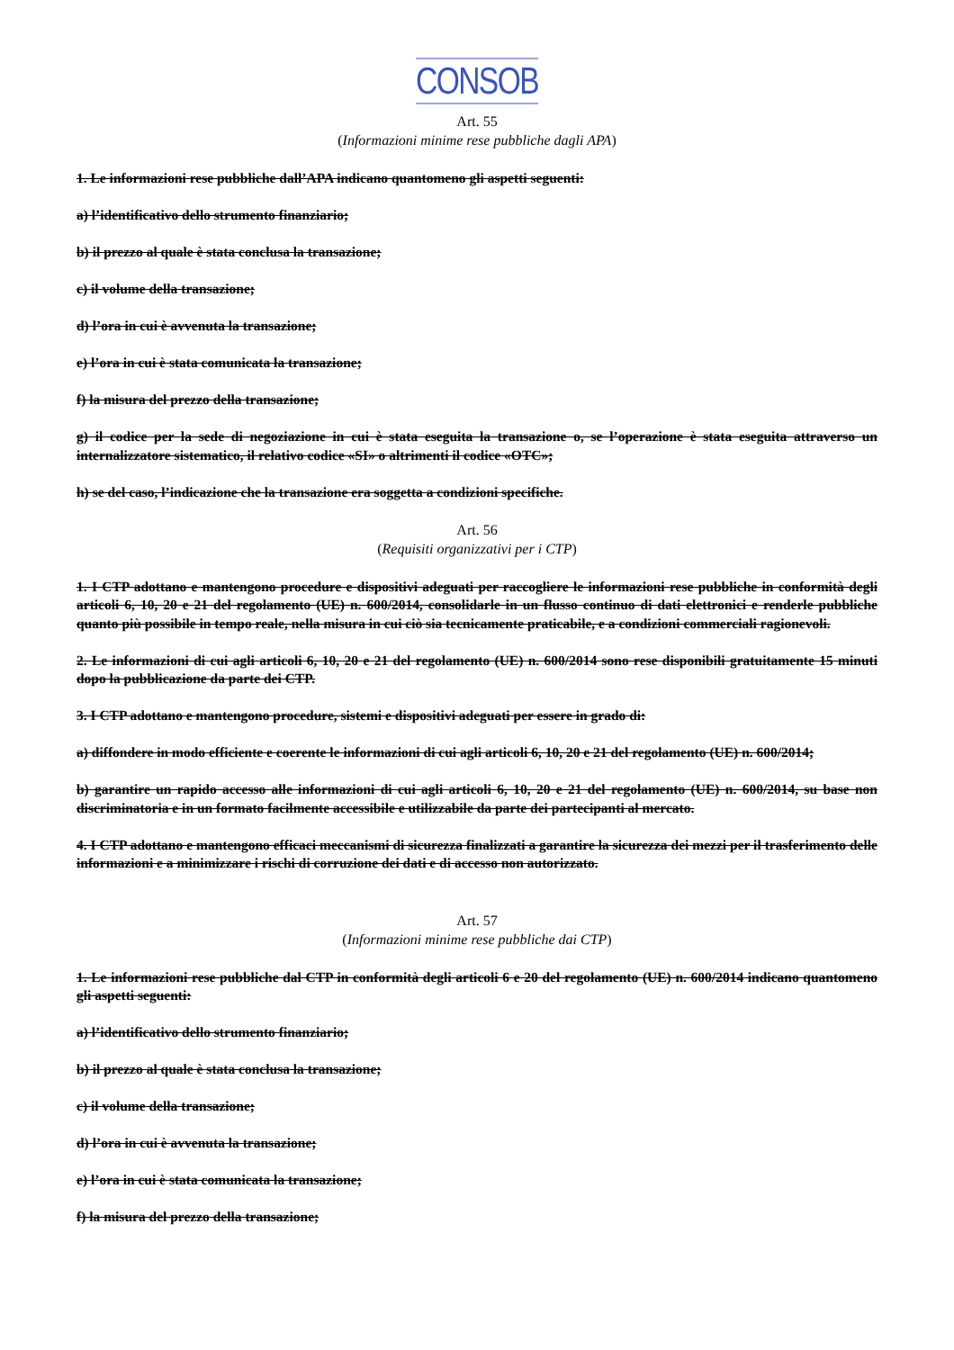CONSOB
Art. 55
(Informazioni minime rese pubbliche dagli APA)
1. Le informazioni rese pubbliche dall’APA indicano quantomeno gli aspetti seguenti:
a) l’identificativo dello strumento finanziario;
b) il prezzo al quale è stata conclusa la transazione;
c) il volume della transazione;
d) l’ora in cui è avvenuta la transazione;
e) l’ora in cui è stata comunicata la transazione;
f) la misura del prezzo della transazione;
g) il codice per la sede di negoziazione in cui è stata eseguita la transazione o, se l’operazione è stata eseguita attraverso un internalizzatore sistematico, il relativo codice «SI» o altrimenti il codice «OTC»;
h) se del caso, l’indicazione che la transazione era soggetta a condizioni specifiche.
Art. 56
(Requisiti organizzativi per i CTP)
1. I CTP adottano e mantengono procedure e dispositivi adeguati per raccogliere le informazioni rese pubbliche in conformità degli articoli 6, 10, 20 e 21 del regolamento (UE) n. 600/2014, consolidarle in un flusso continuo di dati elettronici e renderle pubbliche quanto più possibile in tempo reale, nella misura in cui ciò sia tecnicamente praticabile, e a condizioni commerciali ragionevoli.
2. Le informazioni di cui agli articoli 6, 10, 20 e 21 del regolamento (UE) n. 600/2014 sono rese disponibili gratuitamente 15 minuti dopo la pubblicazione da parte dei CTP.
3. I CTP adottano e mantengono procedure, sistemi e dispositivi adeguati per essere in grado di:
a) diffondere in modo efficiente e coerente le informazioni di cui agli articoli 6, 10, 20 e 21 del regolamento (UE) n. 600/2014;
b) garantire un rapido accesso alle informazioni di cui agli articoli 6, 10, 20 e 21 del regolamento (UE) n. 600/2014, su base non discriminatoria e in un formato facilmente accessibile e utilizzabile da parte dei partecipanti al mercato.
4. I CTP adottano e mantengono efficaci meccanismi di sicurezza finalizzati a garantire la sicurezza dei mezzi per il trasferimento delle informazioni e a minimizzare i rischi di corruzione dei dati e di accesso non autorizzato.
Art. 57
(Informazioni minime rese pubbliche dai CTP)
1. Le informazioni rese pubbliche dal CTP in conformità degli articoli 6 e 20 del regolamento (UE) n. 600/2014 indicano quantomeno gli aspetti seguenti:
a) l’identificativo dello strumento finanziario;
b) il prezzo al quale è stata conclusa la transazione;
c) il volume della transazione;
d) l’ora in cui è avvenuta la transazione;
e) l’ora in cui è stata comunicata la transazione;
f) la misura del prezzo della transazione;